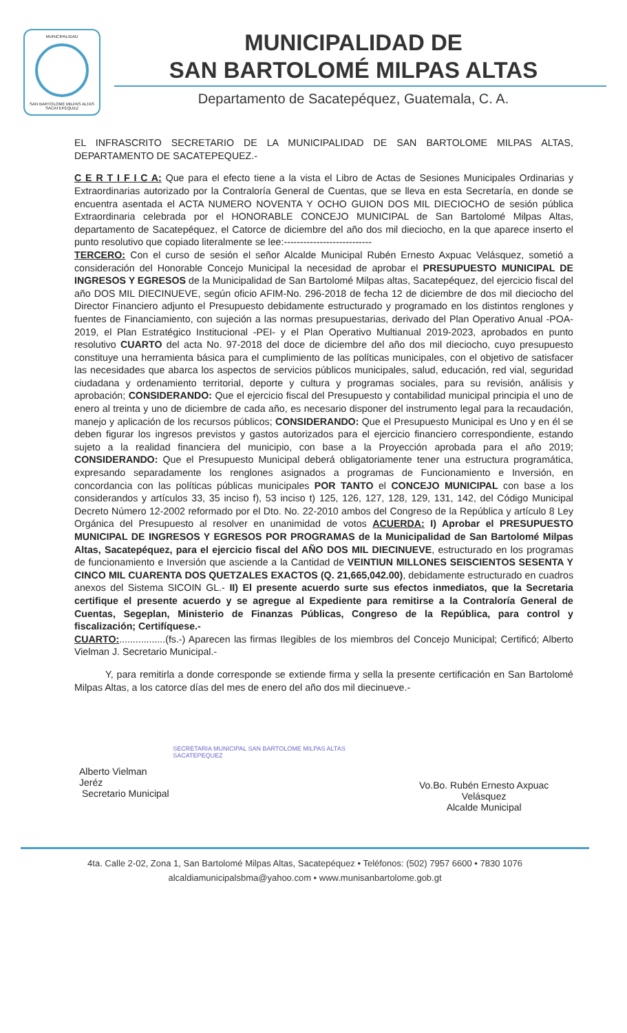MUNICIPALIDAD
SAN BARTOLOMÉ MILPAS ALTAS
SACATEPÉQUEZ
MUNICIPALIDAD DE
SAN BARTOLOMÉ MILPAS ALTAS
Departamento de Sacatepéquez, Guatemala, C. A.
EL INFRASCRITO SECRETARIO DE LA MUNICIPALIDAD DE SAN BARTOLOME MILPAS ALTAS, DEPARTAMENTO DE SACATEPEQUEZ.-
C E R T I F I C A: Que para el efecto tiene a la vista el Libro de Actas de Sesiones Municipales Ordinarias y Extraordinarias autorizado por la Contraloría General de Cuentas, que se lleva en esta Secretaría, en donde se encuentra asentada el ACTA NUMERO NOVENTA Y OCHO GUION DOS MIL DIECIOCHO de sesión pública Extraordinaria celebrada por el HONORABLE CONCEJO MUNICIPAL de San Bartolomé Milpas Altas, departamento de Sacatepéquez, el Catorce de diciembre del año dos mil dieciocho, en la que aparece inserto el punto resolutivo que copiado literalmente se lee:---------------------------
TERCERO: Con el curso de sesión el señor Alcalde Municipal Rubén Ernesto Axpuac Velásquez, sometió a consideración del Honorable Concejo Municipal la necesidad de aprobar el PRESUPUESTO MUNICIPAL DE INGRESOS Y EGRESOS de la Municipalidad de San Bartolomé Milpas altas, Sacatepéquez, del ejercicio fiscal del año DOS MIL DIECINUEVE, según oficio AFIM-No. 296-2018 de fecha 12 de diciembre de dos mil dieciocho del Director Financiero adjunto el Presupuesto debidamente estructurado y programado en los distintos renglones y fuentes de Financiamiento, con sujeción a las normas presupuestarias, derivado del Plan Operativo Anual -POA- 2019, el Plan Estratégico Institucional -PEI- y el Plan Operativo Multianual 2019-2023, aprobados en punto resolutivo CUARTO del acta No. 97-2018 del doce de diciembre del año dos mil dieciocho, cuyo presupuesto constituye una herramienta básica para el cumplimiento de las políticas municipales, con el objetivo de satisfacer las necesidades que abarca los aspectos de servicios públicos municipales, salud, educación, red vial, seguridad ciudadana y ordenamiento territorial, deporte y cultura y programas sociales, para su revisión, análisis y aprobación; CONSIDERANDO: Que el ejercicio fiscal del Presupuesto y contabilidad municipal principia el uno de enero al treinta y uno de diciembre de cada año, es necesario disponer del instrumento legal para la recaudación, manejo y aplicación de los recursos públicos; CONSIDERANDO: Que el Presupuesto Municipal es Uno y en él se deben figurar los ingresos previstos y gastos autorizados para el ejercicio financiero correspondiente, estando sujeto a la realidad financiera del municipio, con base a la Proyección aprobada para el año 2019; CONSIDERANDO: Que el Presupuesto Municipal deberá obligatoriamente tener una estructura programática, expresando separadamente los renglones asignados a programas de Funcionamiento e Inversión, en concordancia con las políticas públicas municipales POR TANTO el CONCEJO MUNICIPAL con base a los considerandos y artículos 33, 35 inciso f), 53 inciso t) 125, 126, 127, 128, 129, 131, 142, del Código Municipal Decreto Número 12-2002 reformado por el Dto. No. 22-2010 ambos del Congreso de la República y artículo 8 Ley Orgánica del Presupuesto al resolver en unanimidad de votos ACUERDA: I) Aprobar el PRESUPUESTO MUNICIPAL DE INGRESOS Y EGRESOS POR PROGRAMAS de la Municipalidad de San Bartolomé Milpas Altas, Sacatepéquez, para el ejercicio fiscal del AÑO DOS MIL DIECINUEVE, estructurado en los programas de funcionamiento e Inversión que asciende a la Cantidad de VEINTIUN MILLONES SEISCIENTOS SESENTA Y CINCO MIL CUARENTA DOS QUETZALES EXACTOS (Q. 21,665,042.00), debidamente estructurado en cuadros anexos del Sistema SICOIN GL.- II) El presente acuerdo surte sus efectos inmediatos, que la Secretaria certifique el presente acuerdo y se agregue al Expediente para remitirse a la Contraloría General de Cuentas, Segeplan, Ministerio de Finanzas Públicas, Congreso de la República, para control y fiscalización; Certifíquese.-
CUARTO:.................(fs.-) Aparecen las firmas Ilegibles de los miembros del Concejo Municipal; Certificó; Alberto Vielman J. Secretario Municipal.-
Y, para remitirla a donde corresponde se extiende firma y sella la presente certificación en San Bartolomé Milpas Altas, a los catorce días del mes de enero del año dos mil diecinueve.-
Alberto Vielman Jeréz
Secretario Municipal
SECRETARIA MUNICIPAL SAN BARTOLOME MILPAS ALTAS SACATEPEQUEZ
Vo.Bo. Rubén Ernesto Axpuac Velásquez
Alcalde Municipal
4ta. Calle 2-02, Zona 1, San Bartolomé Milpas Altas, Sacatepéquez • Teléfonos: (502) 7957 6600 • 7830 1076
alcaldiamunicipalsbma@yahoo.com • www.munisanbartolome.gob.gt